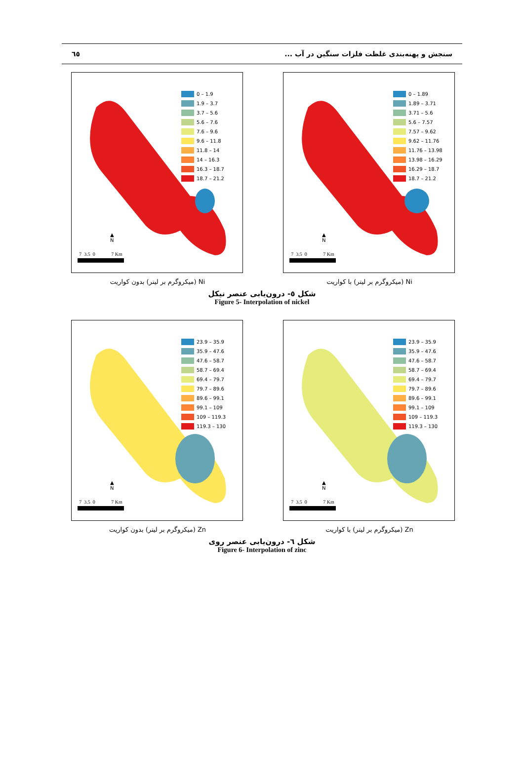٦٥ سنجش و پهنه‌بندی غلظت فلزات سنگین در آب ...
0 – 1.89
1.89 – 3.71
3.71 – 5.6
5.6 – 7.57
7.57 – 9.62
9.62 – 11.76
11.76 – 13.98
13.98 – 16.29
16.29 – 18.7
18.7 – 21.2
▲
N
7 3.5 0 7 Km
Ni (میکروگرم بر لیتر) با کواریت
0 – 1.9
1.9 – 3.7
3.7 – 5.6
5.6 – 7.6
7.6 – 9.6
9.6 – 11.8
11.8 – 14
14 – 16.3
16.3 – 18.7
18.7 – 21.2
▲
N
7 3.5 0 7 Km
Ni (میکروگرم بر لیتر) بدون کواریت
شکل ٥- درون‌یابی عنصر نیکل
Figure 5- Interpolation of nickel
23.9 – 35.9
35.9 – 47.6
47.6 – 58.7
58.7 – 69.4
69.4 – 79.7
79.7 – 89.6
89.6 – 99.1
99.1 – 109
109 – 119.3
119.3 – 130
▲
N
7 3.5 0 7 Km
Zn (میکروگرم بر لیتر) با کواریت
23.9 – 35.9
35.9 – 47.6
47.6 – 58.7
58.7 – 69.4
69.4 – 79.7
79.7 – 89.6
89.6 – 99.1
99.1 – 109
109 – 119.3
119.3 – 130
▲
N
7 3.5 0 7 Km
Zn (میکروگرم بر لیتر) بدون کواریت
شکل ٦- درون‌یابی عنصر روی
Figure 6- Interpolation of zinc